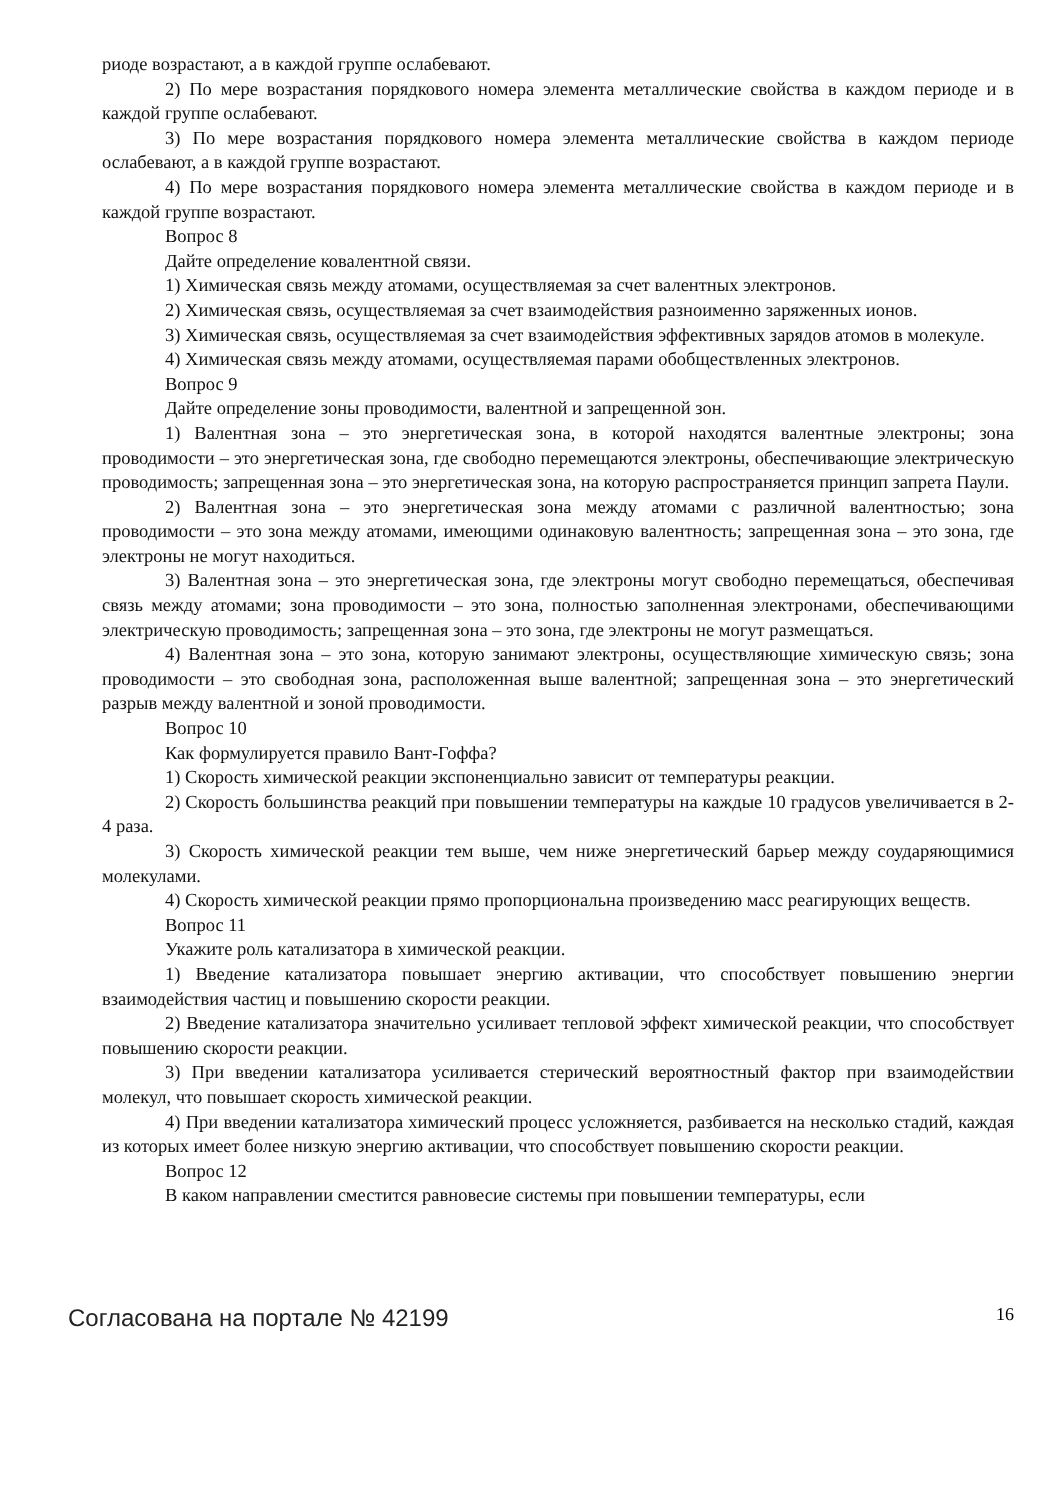риоде возрастают, а в каждой группе ослабевают.
2) По мере возрастания порядкового номера элемента металлические свойства в каждом периоде и в каждой группе ослабевают.
3) По мере возрастания порядкового номера элемента металлические свойства в каждом периоде ослабевают, а в каждой группе возрастают.
4) По мере возрастания порядкового номера элемента металлические свойства в каждом периоде и в каждой группе возрастают.
Вопрос 8
Дайте определение ковалентной связи.
1) Химическая связь между атомами, осуществляемая за счет валентных электронов.
2) Химическая связь, осуществляемая за счет взаимодействия разноименно заряженных ионов.
3) Химическая связь, осуществляемая за счет взаимодействия эффективных зарядов атомов в молекуле.
4) Химическая связь между атомами, осуществляемая парами обобществленных электронов.
Вопрос 9
Дайте определение зоны проводимости, валентной и запрещенной зон.
1) Валентная зона – это энергетическая зона, в которой находятся валентные электроны; зона проводимости – это энергетическая зона, где свободно перемещаются электроны, обеспечивающие электрическую проводимость; запрещенная зона – это энергетическая зона, на которую распространяется принцип запрета Паули.
2) Валентная зона – это энергетическая зона между атомами с различной валентностью; зона проводимости – это зона между атомами, имеющими одинаковую валентность; запрещенная зона – это зона, где электроны не могут находиться.
3) Валентная зона – это энергетическая зона, где электроны могут свободно перемещаться, обеспечивая связь между атомами; зона проводимости – это зона, полностью заполненная электронами, обеспечивающими электрическую проводимость; запрещенная зона – это зона, где электроны не могут размещаться.
4) Валентная зона – это зона, которую занимают электроны, осуществляющие химическую связь; зона проводимости – это свободная зона, расположенная выше валентной; запрещенная зона – это энергетический разрыв между валентной и зоной проводимости.
Вопрос 10
Как формулируется правило Вант-Гоффа?
1) Скорость химической реакции экспоненциально зависит от температуры реакции.
2) Скорость большинства реакций при повышении температуры на каждые 10 градусов увеличивается в 2-4 раза.
3) Скорость химической реакции тем выше, чем ниже энергетический барьер между соударяющимися молекулами.
4) Скорость химической реакции прямо пропорциональна произведению масс реагирующих веществ.
Вопрос 11
Укажите роль катализатора в химической реакции.
1) Введение катализатора повышает энергию активации, что способствует повышению энергии взаимодействия частиц и повышению скорости реакции.
2) Введение катализатора значительно усиливает тепловой эффект химической реакции, что способствует повышению скорости реакции.
3) При введении катализатора усиливается стерический вероятностный фактор при взаимодействии молекул, что повышает скорость химической реакции.
4) При введении катализатора химический процесс усложняется, разбивается на несколько стадий, каждая из которых имеет более низкую энергию активации, что способствует повышению скорости реакции.
Вопрос 12
В каком направлении сместится равновесие системы при повышении температуры, если
Согласована на портале № 42199 16